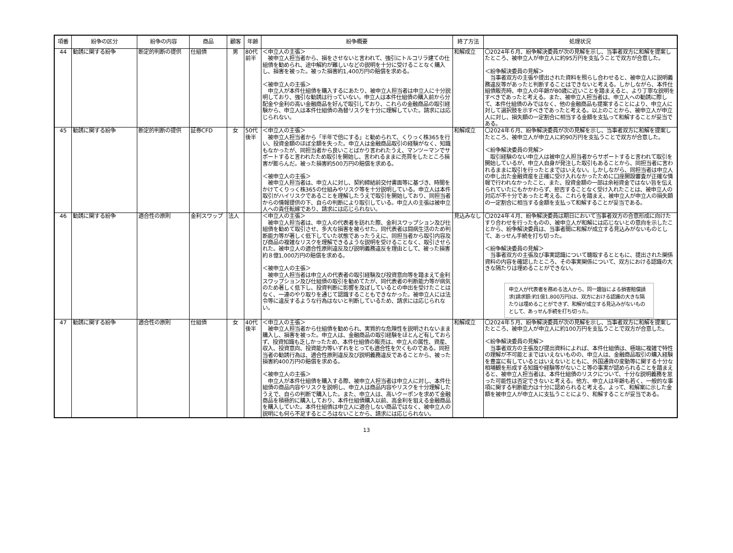| 項番 | 紛争の区分 | 紛争の内容 | 商品 | 顧客 | 年齢 | 紛争概要 | 終了方法 | 処理状況 |
| --- | --- | --- | --- | --- | --- | --- | --- | --- |
| 44 | 勧誘に関する紛争 | 断定的判断の提供 | 仕組債 | 男 | 80代 前半 | ＜申立人の主張＞ 被申立人担当者から、損をさせないと言われて、強引にトルコリラ建ての仕組債を勧められ、途中解約が難しいなどの説明を十分に受けることなく購入し、損害を被った。被った損害約1,400万円の賠償を求める。 ＜被申立人の主張＞ 申立人が本件仕組債を購入するにあたり、被申立人担当者は申立人に十分説明しており、強引な勧誘は行っていない。申立人は本件仕組債の購入前から分配金や金利の高い金融商品を好んで取引しており、これらの金融商品の取引経験から、申立人は本件仕組債の為替リスクを十分に理解していた。請求には応じられない。 | 和解成立 | 〇2024年６月、紛争解決委員が次の見解を示し、当事者双方に和解を提案したところ、被申立人が申立人に約95万円を支払うことで双方が合意した。 ＜紛争解決委員の見解＞ 当事者双方の主張や提出された資料を照らし合わせると、被申立人に説明義務違反等があったと判断することはできないと考える。しかしながら、本件仕組債販売時、申立人の年齢が80歳に近いことを踏まえると、より丁寧な説明をすべきであったと考える。また、被申立人担当者は、申立人への勧誘に際して、本件仕組債のみではなく、他の金融商品も提案することにより、申立人に対して選択肢を示すべきであったと考える。以上のことから、被申立人が申立人に対し、損失額の一定割合に相当する金額を支払って和解することが妥当である。 |
| 45 | 勧誘に関する紛争 | 断定的判断の提供 | 証券CFD | 女 | 50代 後半 | ＜申立人の主張＞ 被申立人担当者から「半年で倍にする」と勧められて、くりっく株365を行い、投資金額のほぼ全額を失った。申立人は金融商品取引の経験がなく、知識もなかったが、同担当者から良いことばかり言われたうえ、マンツーマンでサポートすると言われたため取引を開始し、言われるままに売買をしたところ損害が膨らんだ。被った損害約500万円の賠償を求める。 ＜被申立人の主張＞ 被申立人担当者は、申立人に対し、契約締結前交付書面等に基づき、時間をかけてくりっく株365の仕組みやリスク等を十分説明している。申立人は本件取引がハイリスクであることを理解したうえで取引を開始しており、同担当者からの情報提供の下、自らの判断により取引している。申立人の主張は被申立人への責任転嫁であり、請求には応じられない。 | 和解成立 | 〇2024年６月、紛争解決委員が次の見解を示し、当事者双方に和解を提案したところ、被申立人が申立人に約90万円を支払うことで双方が合意した。 ＜紛争解決委員の見解＞ 取引経験のない申立人は被申立人担当者からサポートすると言われて取引を開始しているが、申立人自身が発注した取引もあることから、同担当者に言われるままに取引を行ったとまではいえない。しかしながら、同担当者は申立人の申し出た金融資産を正確に受け入れなかったために口座開設審査が正確な情報で行われなかったこと、また、投資金額の一部は余裕資金ではない旨を伝えられていたにもかかわらず、拒否することなく受け入れたことは、被申立人の対応が不十分であったと考える。これらを踏まえ、被申立人が申立人の損失額の一定割合に相当する金額を支払って和解することが妥当である。 |
| 46 | 勧誘に関する紛争 | 適合性の原則 | 金利スワップ | 法人 | | ＜申立人の主張＞ 被申立人担当者は、申立人の代表者を訪れた際、金利スワップション及び仕組債を勧めて取引させ、多大な損害を被らせた。同代表者は闘病生活のため判断能力等が著しく低下していた状態であったうえに、同担当者から取引内容及び商品の複雑なリスクを理解できるような説明を受けることなく、取引させられた。被申立人の適合性原則違反及び説明義務違反を理由として、被った損害約８億1,000万円の賠償を求める。 ＜被申立人の主張＞ 被申立人担当者は申立人の代表者の取引経験及び投資意向等を踏まえて金利スワップション及び仕組債の取引を勧めてたが、同代表者の判断能力等が病気のため著しく低下し、投資判断に影響を及ぼしているとの申出を受けたことはなく、一連のやり取りを通じて認識することもできなかった。被申立人には法令等に違反するような行為はないと判断しているため、請求には応じられない。 | 見込みなし | 〇2024年４月、紛争解決委員は期日において当事者双方の合意形成に向けたすり合わせを行ったものの、被申立人が和解には応じないとの意向を示したことから、紛争解決委員は、当事者間に和解が成立する見込みがないものとして、あっせん手続を打ち切った。 ＜紛争解決委員の見解＞ 当事者双方の主張及び事実認識について聴取するとともに、提出された関係資料の内容を確認したところ、その事実関係について、双方における認識の大きな隔たりは埋めることができない。 申立人が代表者を務める法人から、同一趣旨による損害賠償請求(請求額:約1億1,800万円)は、双方における認識の大きな隔たりは埋めることができず、和解が成立する見込みがないものとして、あっせん手続を打ち切った。 |
| 47 | 勧誘に関する紛争 | 適合性の原則 | 仕組債 | 女 | 40代 後半 | ＜申立人の主張＞ 被申立人担当者から仕組債を勧められ、実質的な危険性を説明されないまま購入し、損害を被った。申立人は、金融商品の取引経験をほとんど有しておらず、投資知識も乏しかったため、本件仕組債の販売は、申立人の属性、資産、収入、投資意向、投資能力等いずれをとっても適合性を欠くものである。同担当者の勧誘行為は、適合性原則違反及び説明義務違反であることから、被った損害約400万円の賠償を求める。 ＜被申立人の主張＞ 申立人が本件仕組債を購入する際、被申立人担当者は申立人に対し、本件仕組債の商品内容やリスクを説明し、申立人は商品内容やリスクを十分理解したうえで、自らの判断で購入した。また、申立人は、高いクーポンを求めて金融商品を積極的に購入しており、本件仕組債購入以前、高金利を狙える金融商品を購入していた。本件仕組債は申立人に適合しない商品ではなく、被申立人の説明にも何ら不足するところはないことから、請求には応じられない。 | 和解成立 | 〇2024年５月、紛争解決委員が次の見解を示し、当事者双方に和解を提案したところ、被申立人が申立人に約100万円を支払うことで双方が合意した。 ＜紛争解決委員の見解＞ 当事者双方の主張及び提出資料によれば、本件仕組債は、極端に複雑で特性の理解が不可能とまではいえないものの、申立人は、金融商品取引の購入経験を豊富に有しているとはいえないとともに、外国通貨の変動等に関する十分な相場観を形成する知識や経験等がないこと等の事実が認められることを踏まえると、被申立人担当者は、本件仕組債のリスクについて、十分な説明義務を怠った可能性は否定できないと考える。他方、申立人は年齢も若く、一般的な事項に関する判断能力は十分に認められると考える。よって、和解案に示した金額を被申立人が申立人に支払うことにより、和解することが妥当である。 |
13